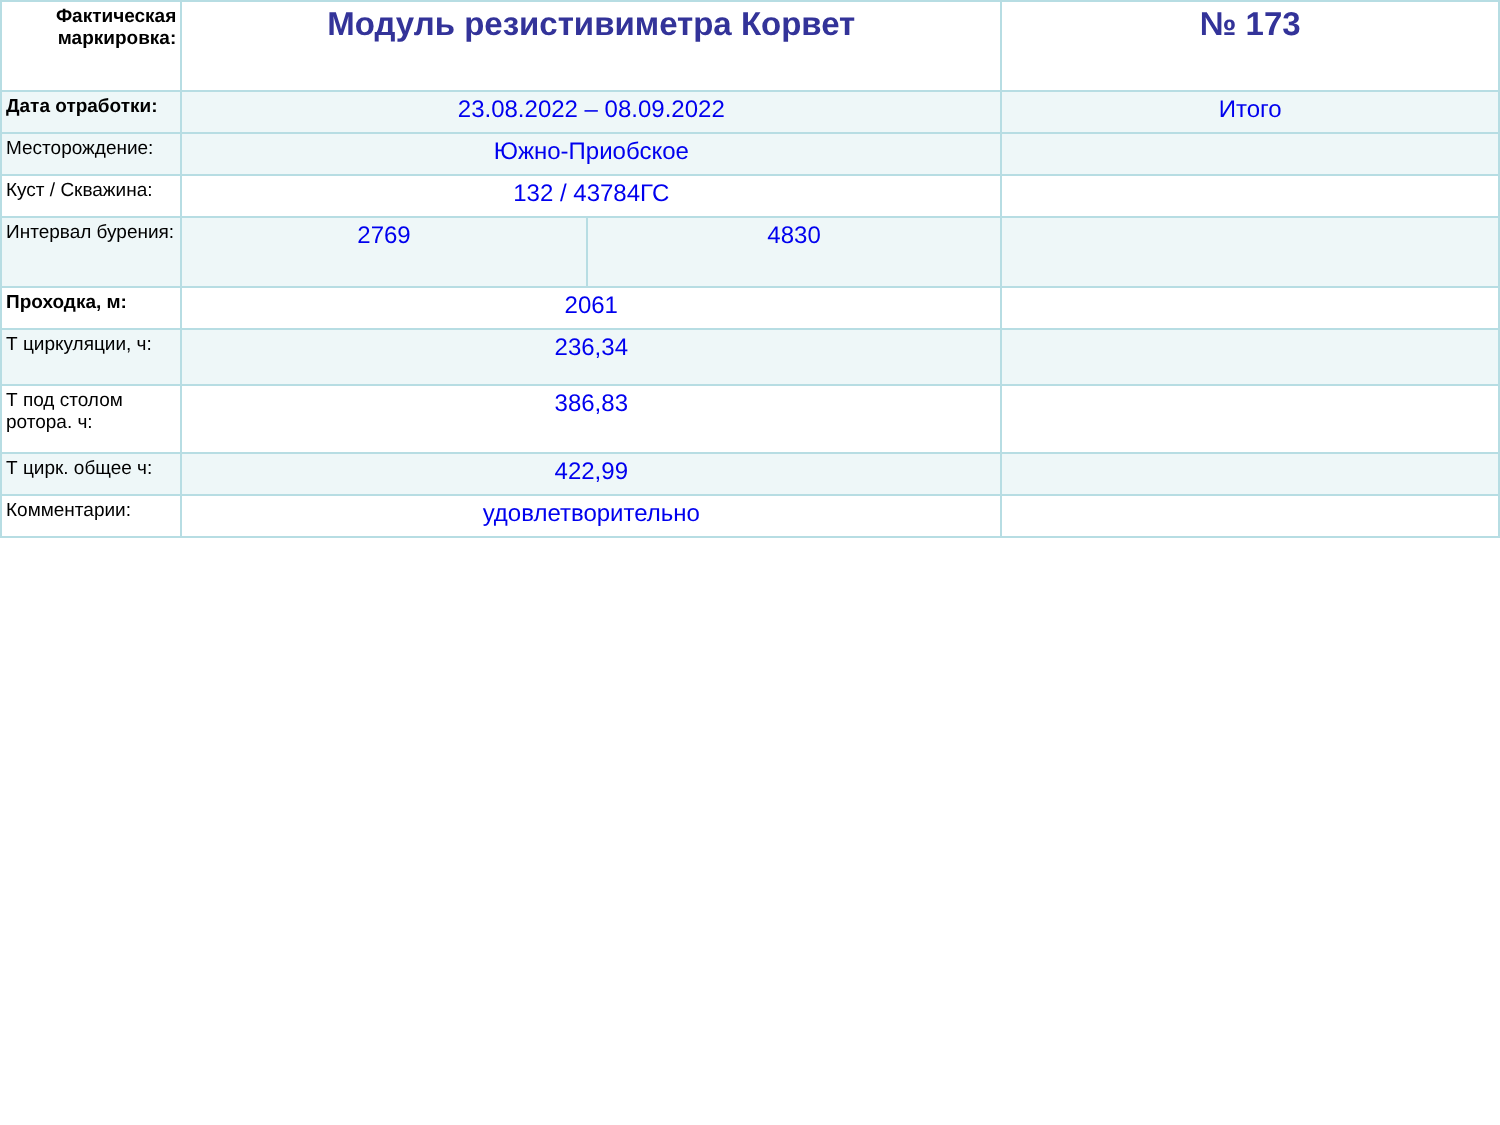| Фактическая маркировка: | Модуль резистивиметра Корвет | | № 173 |
| Дата отработки: | 23.08.2022 – 08.09.2022 | | Итого |
| Месторождение: | Южно-Приобское | | |
| Куст / Скважина: | 132 / 43784ГС | | |
| Интервал бурения: | 2769 | 4830 | |
| Проходка, м: | 2061 | | |
| Т циркуляции, ч: | 236,34 | | |
| Т под столом ротора. ч: | 386,83 | | |
| Т цирк. общее ч: | 422,99 | | |
| Комментарии: | удовлетворительно | | |